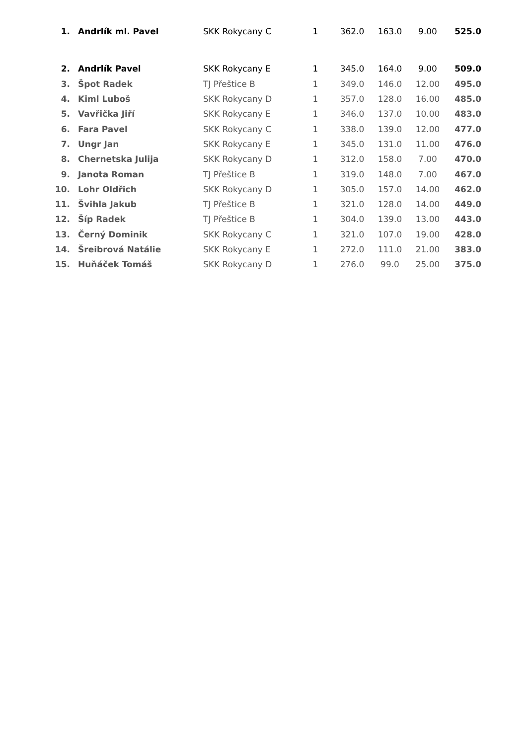| 1. | Andrlík ml. Pavel | SKK Rokycany C | 1 | 362.0 | 163.0 | 9.00 | 525.0 |
| 2. | Andrlík Pavel | SKK Rokycany E | 1 | 345.0 | 164.0 | 9.00 | 509.0 |
| 3. | Špot Radek | TJ Přeštice B | 1 | 349.0 | 146.0 | 12.00 | 495.0 |
| 4. | Kiml Luboš | SKK Rokycany D | 1 | 357.0 | 128.0 | 16.00 | 485.0 |
| 5. | Vavřička Jiří | SKK Rokycany E | 1 | 346.0 | 137.0 | 10.00 | 483.0 |
| 6. | Fara Pavel | SKK Rokycany C | 1 | 338.0 | 139.0 | 12.00 | 477.0 |
| 7. | Ungr Jan | SKK Rokycany E | 1 | 345.0 | 131.0 | 11.00 | 476.0 |
| 8. | Chernetska Julija | SKK Rokycany D | 1 | 312.0 | 158.0 | 7.00 | 470.0 |
| 9. | Janota Roman | TJ Přeštice B | 1 | 319.0 | 148.0 | 7.00 | 467.0 |
| 10. | Lohr Oldřich | SKK Rokycany D | 1 | 305.0 | 157.0 | 14.00 | 462.0 |
| 11. | Švihla Jakub | TJ Přeštice B | 1 | 321.0 | 128.0 | 14.00 | 449.0 |
| 12. | Šíp Radek | TJ Přeštice B | 1 | 304.0 | 139.0 | 13.00 | 443.0 |
| 13. | Černý Dominik | SKK Rokycany C | 1 | 321.0 | 107.0 | 19.00 | 428.0 |
| 14. | Šreibrová Natálie | SKK Rokycany E | 1 | 272.0 | 111.0 | 21.00 | 383.0 |
| 15. | Huňáček Tomáš | SKK Rokycany D | 1 | 276.0 | 99.0 | 25.00 | 375.0 |